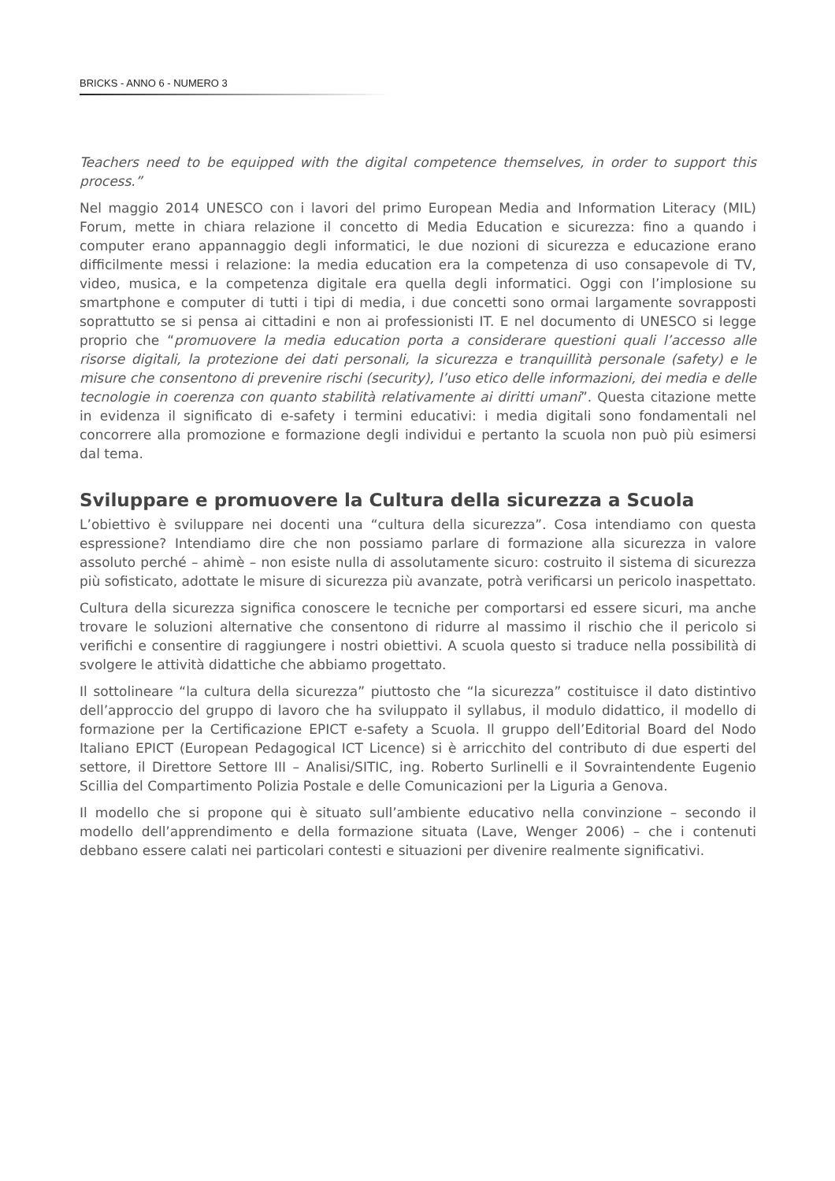BRICKS - ANNO 6 - NUMERO 3
Teachers need to be equipped with the digital competence themselves, in order to support this process.”
Nel maggio 2014 UNESCO con i lavori del primo European Media and Information Literacy (MIL) Forum, mette in chiara relazione il concetto di Media Education e sicurezza: fino a quando i computer erano appannaggio degli informatici, le due nozioni di sicurezza e educazione erano difficilmente messi i relazione: la media education era la competenza di uso consapevole di TV, video, musica, e la competenza digitale era quella degli informatici. Oggi con l’implosione su smartphone e computer di tutti i tipi di media, i due concetti sono ormai largamente sovrapposti soprattutto se si pensa ai cittadini e non ai professionisti IT. E nel documento di UNESCO si legge proprio che “promuovere la media education porta a considerare questioni quali l’accesso alle risorse digitali, la protezione dei dati personali, la sicurezza e tranquillità personale (safety) e le misure che consentono di prevenire rischi (security), l’uso etico delle informazioni, dei media e delle tecnologie in coerenza con quanto stabilità relativamente ai diritti umani”. Questa citazione mette in evidenza il significato di e-safety i termini educativi: i media digitali sono fondamentali nel concorrere alla promozione e formazione degli individui e pertanto la scuola non può più esimersi dal tema.
Sviluppare e promuovere la Cultura della sicurezza a Scuola
L’obiettivo è sviluppare nei docenti una “cultura della sicurezza”. Cosa intendiamo con questa espressione? Intendiamo dire che non possiamo parlare di formazione alla sicurezza in valore assoluto perché – ahimè – non esiste nulla di assolutamente sicuro: costruito il sistema di sicurezza più sofisticato, adottate le misure di sicurezza più avanzate, potrà verificarsi un pericolo inaspettato.
Cultura della sicurezza significa conoscere le tecniche per comportarsi ed essere sicuri, ma anche trovare le soluzioni alternative che consentono di ridurre al massimo il rischio che il pericolo si verifichi e consentire di raggiungere i nostri obiettivi. A scuola questo si traduce nella possibilità di svolgere le attività didattiche che abbiamo progettato.
Il sottolineare “la cultura della sicurezza” piuttosto che “la sicurezza” costituisce il dato distintivo dell’approccio del gruppo di lavoro che ha sviluppato il syllabus, il modulo didattico, il modello di formazione per la Certificazione EPICT e-safety a Scuola. Il gruppo dell’Editorial Board del Nodo Italiano EPICT (European Pedagogical ICT Licence) si è arricchito del contributo di due esperti del settore, il Direttore Settore III – Analisi/SITIC, ing. Roberto Surlinelli e il Sovraintendente Eugenio Scillia del Compartimento Polizia Postale e delle Comunicazioni per la Liguria a Genova.
Il modello che si propone qui è situato sull’ambiente educativo nella convinzione – secondo il modello dell’apprendimento e della formazione situata (Lave, Wenger 2006) – che i contenuti debbano essere calati nei particolari contesti e situazioni per divenire realmente significativi.